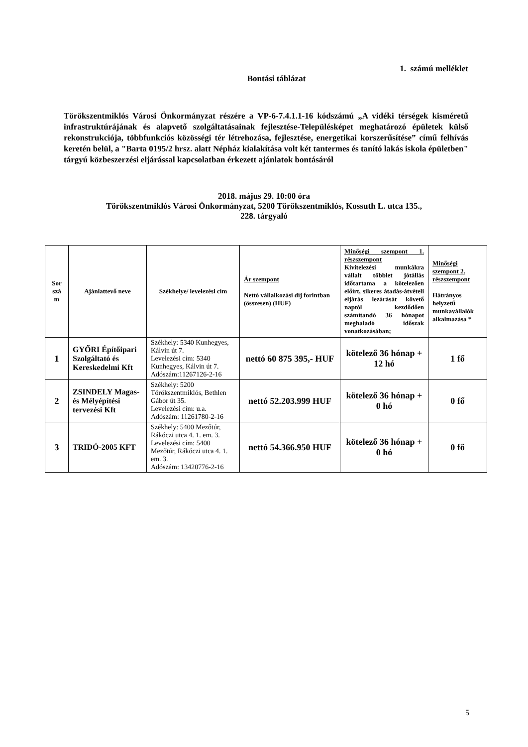1. számú melléklet
Bontási táblázat
Törökszentmiklós Városi Önkormányzat részére a VP-6-7.4.1.1-16 kódszámú „A vidéki térségek kisméretű infrastruktúrájának és alapvető szolgáltatásainak fejlesztése-Településképet meghatározó épületek külső rekonstrukciója, többfunkciós közösségi tér létrehozása, fejlesztése, energetikai korszerűsítése” című felhívás keretén belül, a "Barta 0195/2 hrsz. alatt Népház kialakítása volt két tantermes és tanító lakás iskola épületben" tárgyú közbeszerzési eljárással kapcsolatban érkezett ajánlatok bontásáról
2018. május 29. 10:00 óra
Törökszentmiklós Városi Önkormányzat, 5200 Törökszentmiklós, Kossuth L. utca 135.,
228. tárgyaló
| Sor szá m | Ajánlattevő neve | Székhelye/ levelezési cím | Ár szempont Nettó vállalkozási díj forintban (összesen) (HUF) | Minőségi szempont 1. részszempont Kivitelezési munkákra vállalt többlet jótállás időtartama a kötelezően előírt, sikeres átadás-átvételi eljárás lezárását követő naptól kezdődően számítandó 36 hónapot meghaladó időszak vonatkozásában; | Minőségi szempont 2. részszempont Hátrányos helyzetű munkavállalók alkalmazása * |
| --- | --- | --- | --- | --- | --- |
| 1 | GYŐRI Építőipari Szolgáltató és Kereskedelmi Kft | Székhely: 5340 Kunhegyes, Kálvin út 7. Levelezési cím: 5340 Kunhegyes, Kálvin út 7. Adószám:11267126-2-16 | nettó 60 875 395,- HUF | kötelező 36 hónap + 12 hó | 1 fő |
| 2 | ZSINDELY Magas- és Mélyépítési tervezési Kft | Székhely: 5200 Törökszentmiklós, Bethlen Gábor út 35. Levelezési cím: u.a. Adószám: 11261780-2-16 | nettó 52.203.999 HUF | kötelező 36 hónap + 0 hó | 0 fő |
| 3 | TRIDÓ-2005 KFT | Székhely: 5400 Mezőtúr, Rákóczi utca 4. 1. em. 3. Levelezési cím: 5400 Mezőtúr, Rákóczi utca 4. 1. em. 3. Adószám: 13420776-2-16 | nettó 54.366.950 HUF | kötelező 36 hónap + 0 hó | 0 fő |
5